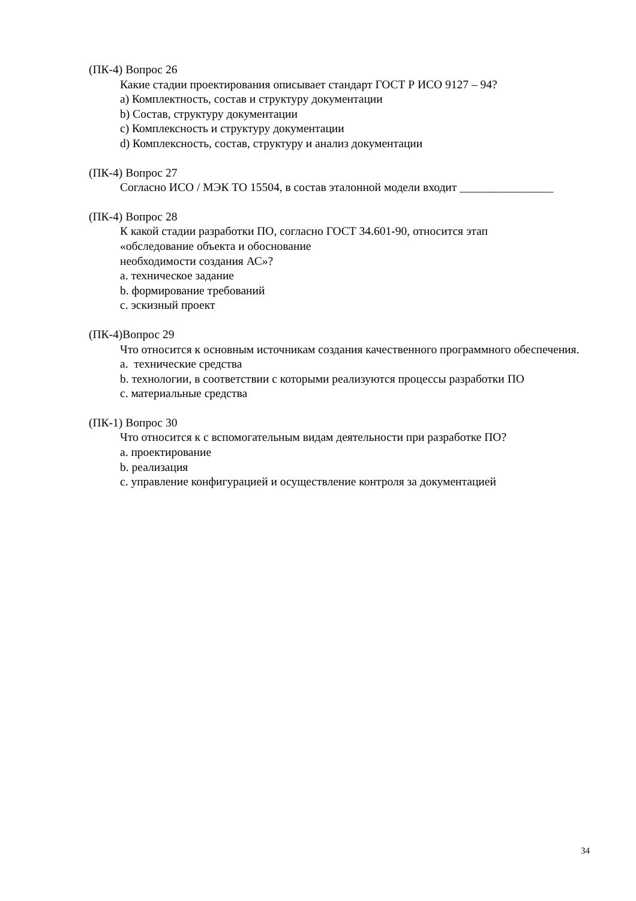(ПК-4) Вопрос 26
Какие стадии проектирования описывает стандарт ГОСТ Р ИСО 9127 – 94?
а) Комплектность, состав и структуру документации
b) Состав, структуру документации
c) Комплексность и структуру документации
d) Комплексность, состав, структуру и анализ документации
(ПК-4) Вопрос 27
Согласно ИСО / МЭК ТО 15504, в состав эталонной модели входит ________________
(ПК-4) Вопрос 28
К какой стадии разработки ПО, согласно ГОСТ 34.601-90, относится этап
«обследование объекта и обоснование
необходимости создания АС»?
a. техническое задание
b. формирование требований
c. эскизный проект
(ПК-4)Вопрос 29
Что относится к основным источникам создания качественного программного обеспечения.
a. технические средства
b. технологии, в соответствии с которыми реализуются процессы разработки ПО
c. материальные средства
(ПК-1) Вопрос 30
Что относится к с вспомогательным видам деятельности при разработке ПО?
a. проектирование
b. реализация
c. управление конфигурацией и осуществление контроля за документацией
34